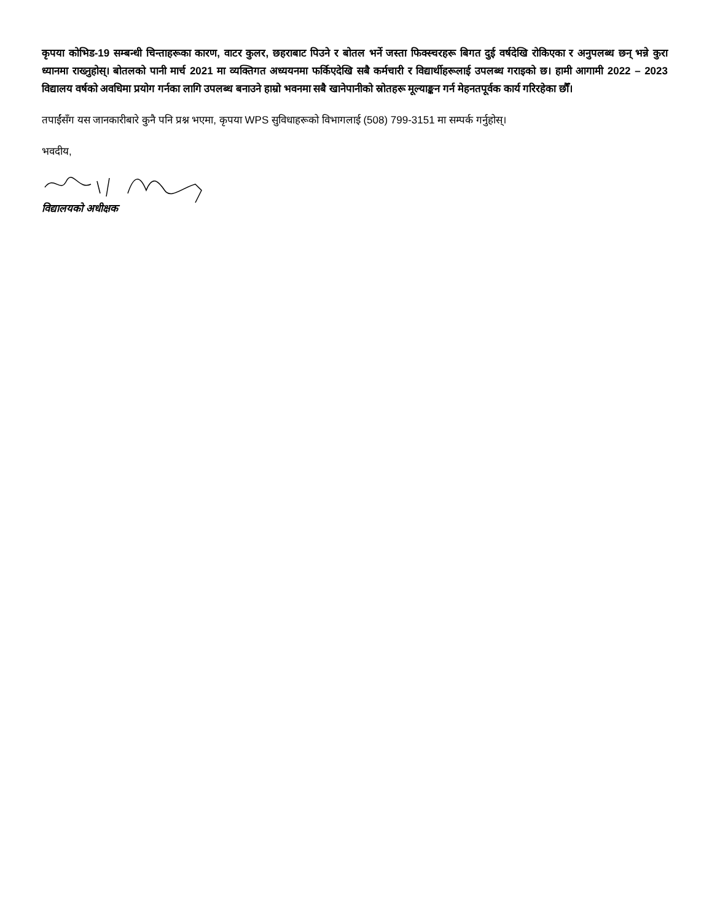कृपया कोभिड-19 सम्बन्धी चिन्ताहरूका कारण, वाटर कुलर, छहराबाट पिउने र बोतल भर्ने जस्ता फिक्स्चरहरू बिगत दुई वर्षदेखि रोकिएका र अनुपलब्ध छन् भन्ने कुरा ध्यानमा राख्नुहोस्। बोतलको पानी मार्च 2021 मा व्यक्तिगत अध्ययनमा फर्किएदेखि सबै कर्मचारी र विद्यार्थीहरूलाई उपलब्ध गराइको छ। हामी आगामी 2022 – 2023 विद्यालय वर्षको अवधिमा प्रयोग गर्नका लागि उपलब्ध बनाउने हाम्रो भवनमा सबै खानेपानीको स्रोतहरू मूल्याङ्कन गर्न मेहनतपूर्वक कार्य गरिरहेका छौँ।
तपाईंसँग यस जानकारीबारे कुनै पनि प्रश्न भएमा, कृपया WPS सुविधाहरूको विभागलाई (508) 799-3151 मा सम्पर्क गर्नुहोस्।
भवदीय,
विद्यालयको अधीक्षक